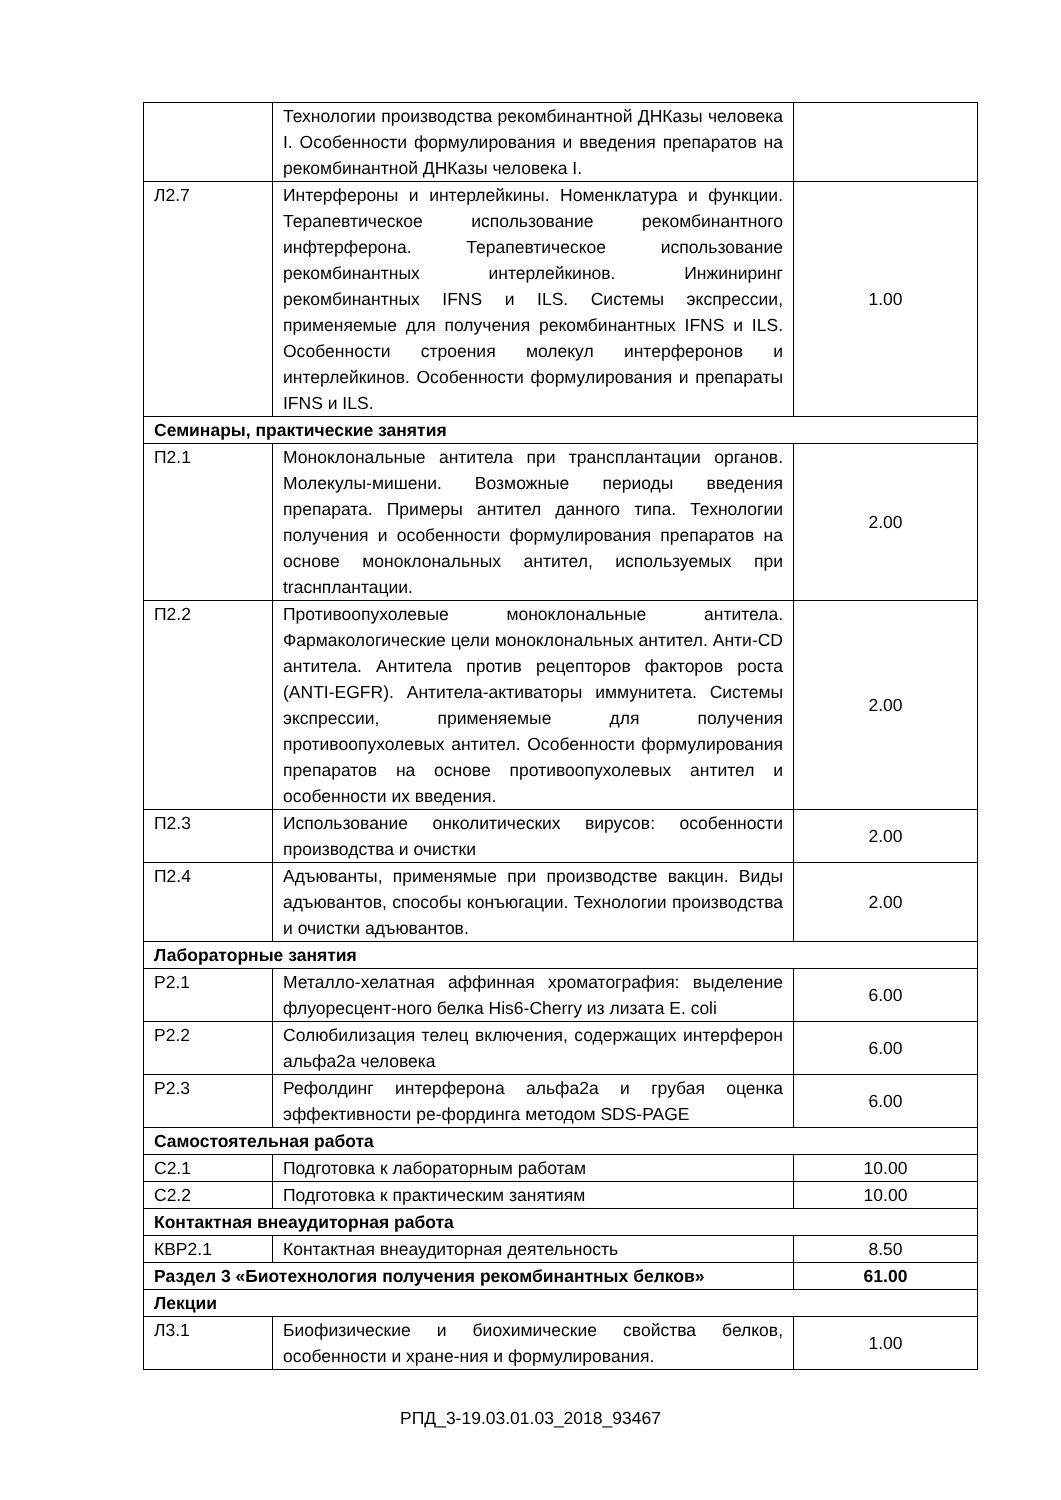| | Технологии производства рекомбинантной ДНКазы человека I. Особенности формулирования и введения препаратов на рекомбинантной ДНКазы человека I. | |
| Л2.7 | Интерфероны и интерлейкины. Номенклатура и функции. Терапевтическое использование рекомбинантного инфтерферона. Терапевтическое использование рекомбинантных интерлейкинов. Инжиниринг рекомбинантных IFNS и ILS. Системы экспрессии, применяемые для получения рекомбинантных IFNS и ILS. Особенности строения молекул интерферонов и интерлейкинов. Особенности формулирования и препараты IFNS и ILS. | 1.00 |
| Семинары, практические занятия | | |
| П2.1 | Моноклональные антитела при трансплантации органов. Молекулы-мишени. Возможные периоды введения препарата. Примеры антител данного типа. Технологии получения и особенности формулирования препаратов на основе моноклональных антител, используемых при traснплантации. | 2.00 |
| П2.2 | Противоопухолевые моноклональные антитела. Фармакологические цели моноклональных антител. Анти-CD антитела. Антитела против рецепторов факторов роста (ANTI-EGFR). Антитела-активаторы иммунитета. Системы экспрессии, применяемые для получения противоопухолевых антител. Особенности формулирования препаратов на основе противоопухолевых антител и особенности их введения. | 2.00 |
| П2.3 | Использование онколитических вирусов: особенности производства и очистки | 2.00 |
| П2.4 | Адъюванты, применямые при производстве вакцин. Виды адъювантов, способы конъюгации. Технологии производства и очистки адъювантов. | 2.00 |
| Лабораторные занятия | | |
| Р2.1 | Металло-хелатная аффинная хроматография: выделение флуоресцент-ного белка His6-Cherry из лизата E. coli | 6.00 |
| Р2.2 | Солюбилизация телец включения, содержащих интерферон альфа2а человека | 6.00 |
| Р2.3 | Рефолдинг интерферона альфа2а и грубая оценка эффективности ре-фординга методом SDS-PAGE | 6.00 |
| Самостоятельная работа | | |
| С2.1 | Подготовка к лабораторным работам | 10.00 |
| С2.2 | Подготовка к практическим занятиям | 10.00 |
| Контактная внеаудиторная работа | | |
| КВР2.1 | Контактная внеаудиторная деятельность | 8.50 |
| Раздел 3 «Биотехнология получения рекомбинантных белков» | | 61.00 |
| Лекции | | |
| Л3.1 | Биофизические и биохимические свойства белков, особенности и хране-ния и формулирования. | 1.00 |
РПД_3-19.03.01.03_2018_93467